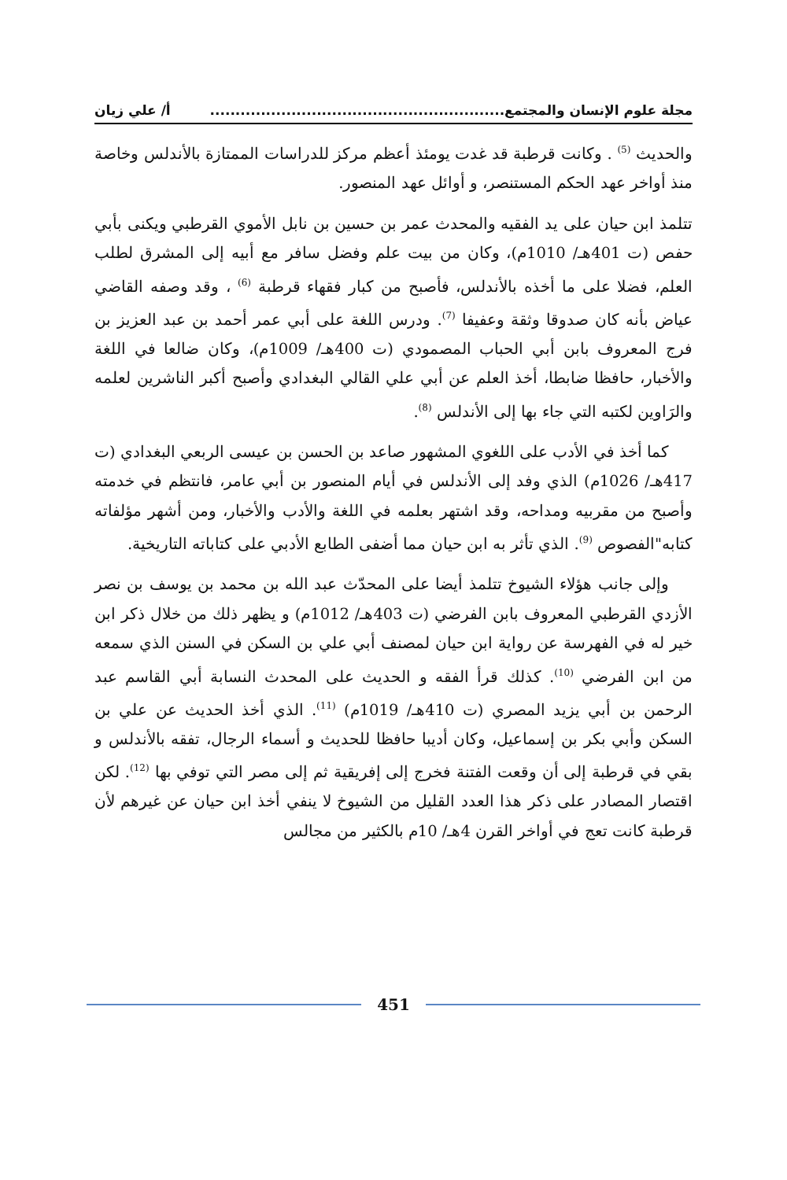مجلة علوم الإنسان والمجتمع.......................................................... أ/ علي زيان
والحديث <sup>(5)</sup> . وكانت قرطبة قد غدت يومئذ أعظم مركز للدراسات الممتازة بالأندلس وخاصة منذ أواخر عهد الحكم المستنصر، و أوائل عهد المنصور.
تتلمذ ابن حيان على يد الفقيه والمحدث عمر بن حسين بن نابل الأموي القرطبي ويكنى بأبي حفص (ت 401هـ/ 1010م)، وكان من بيت علم وفضل سافر مع أبيه إلى المشرق لطلب العلم، فضلا على ما أخذه بالأندلس، فأصبح من كبار فقهاء قرطبة <sup>(6)</sup> ، وقد وصفه القاضي عياض بأنه كان صدوقا وثقة وعفيفا <sup>(7)</sup>. ودرس اللغة على أبي عمر أحمد بن عبد العزيز بن فرج المعروف بابن أبي الحباب المصمودي (ت 400هـ/ 1009م)، وكان ضالعا في اللغة والأخبار، حافظا ضابطا، أخذ العلم عن أبي علي القالي البغدادي وأصبح أكبر الناشرين لعلمه والرَاوين لكتبه التي جاء بها إلى الأندلس <sup>(8)</sup>.
كما أخذ في الأدب على اللغوي المشهور صاعد بن الحسن بن عيسى الربعي البغدادي (ت 417هـ/ 1026م) الذي وفد إلى الأندلس في أيام المنصور بن أبي عامر، فانتظم في خدمته وأصبح من مقربيه ومداحه، وقد اشتهر بعلمه في اللغة والأدب والأخبار، ومن أشهر مؤلفاته كتابه"الفصوص <sup>(9)</sup>. الذي تأثر به ابن حيان مما أضفى الطابع الأدبي على كتاباته التاريخية.
وإلى جانب هؤلاء الشيوخ تتلمذ أيضا على المحدّث عبد الله بن محمد بن يوسف بن نصر الأزدي القرطبي المعروف بابن الفرضي (ت 403هـ/ 1012م) و يظهر ذلك من خلال ذكر ابن خير له في الفهرسة عن رواية ابن حيان لمصنف أبي علي بن السكن في السنن الذي سمعه من ابن الفرضي <sup>(10)</sup>. كذلك قرأ الفقه و الحديث على المحدث النسابة أبي القاسم عبد الرحمن بن أبي يزيد المصري (ت 410هـ/ 1019م) <sup>(11)</sup>. الذي أخذ الحديث عن علي بن السكن وأبي بكر بن إسماعيل، وكان أديبا حافظا للحديث و أسماء الرجال، تفقه بالأندلس و بقي في قرطبة إلى أن وقعت الفتنة فخرج إلى إفريقية ثم إلى مصر التي توفي بها <sup>(12)</sup>. لكن اقتصار المصادر على ذكر هذا العدد القليل من الشيوخ لا ينفي أخذ ابن حيان عن غيرهم لأن قرطبة كانت تعج في أواخر القرن 4هـ/ 10م بالكثير من مجالس
451